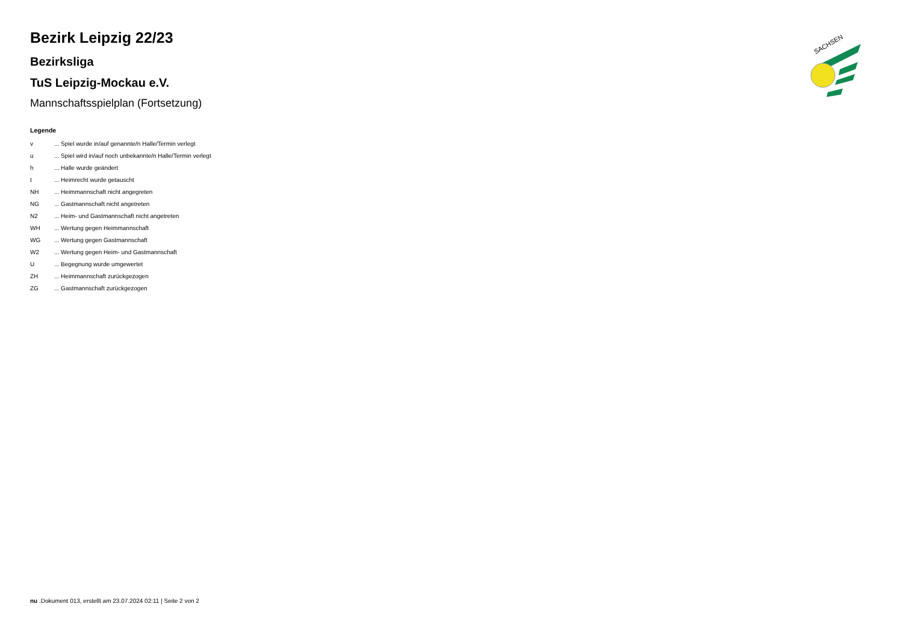SACHSEN
Bezirk Leipzig 22/23
Bezirksliga
TuS Leipzig-Mockau e.V.
Mannschaftsspielplan (Fortsetzung)
Legende
| v | ... Spiel wurde in/auf genannte/n Halle/Termin verlegt |
| u | ... Spiel wird in/auf noch unbekannte/n Halle/Termin verlegt |
| h | ... Halle wurde geändert |
| t | ... Heimrecht wurde getauscht |
| NH | ... Heimmannschaft nicht angegreten |
| NG | ... Gastmannschaft nicht angetreten |
| N2 | ... Heim- und Gastmannschaft nicht angetreten |
| WH | ... Wertung gegen Heimmannschaft |
| WG | ... Wertung gegen Gastmannschaft |
| W2 | ... Wertung gegen Heim- und Gastmannschaft |
| U | ... Begegnung wurde umgewertet |
| ZH | ... Heimmannschaft zurückgezogen |
| ZG | ... Gastmannschaft zurückgezogen |
nu .Dokument 013, erstellt am 23.07.2024 02:11 | Seite 2 von 2